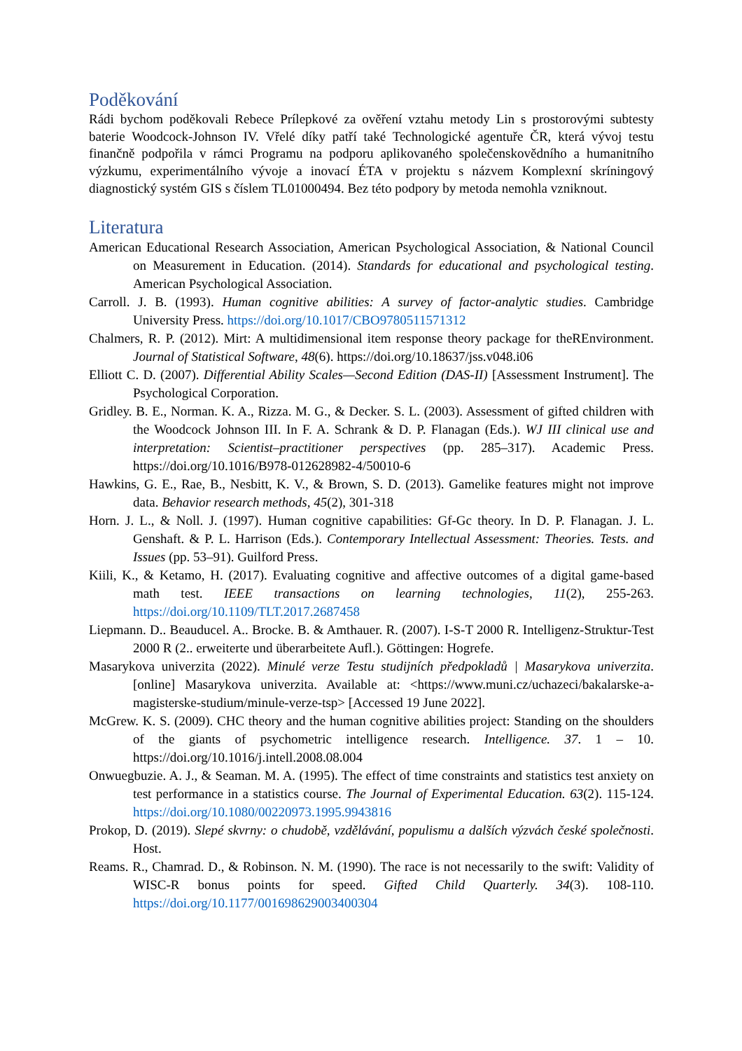Poděkování
Rádi bychom poděkovali Rebece Prílepkové za ověření vztahu metody Lin s prostorovými subtesty baterie Woodcock-Johnson IV. Vřelé díky patří také Technologické agentuře ČR, která vývoj testu finančně podpořila v rámci Programu na podporu aplikovaného společenskovědního a humanitního výzkumu, experimentálního vývoje a inovací ÉTA v projektu s názvem Komplexní skríningový diagnostický systém GIS s číslem TL01000494. Bez této podpory by metoda nemohla vzniknout.
Literatura
American Educational Research Association, American Psychological Association, & National Council on Measurement in Education. (2014). Standards for educational and psychological testing. American Psychological Association.
Carroll. J. B. (1993). Human cognitive abilities: A survey of factor-analytic studies. Cambridge University Press. https://doi.org/10.1017/CBO9780511571312
Chalmers, R. P. (2012). Mirt: A multidimensional item response theory package for theREnvironment. Journal of Statistical Software, 48(6). https://doi.org/10.18637/jss.v048.i06
Elliott C. D. (2007). Differential Ability Scales—Second Edition (DAS-II) [Assessment Instrument]. The Psychological Corporation.
Gridley. B. E., Norman. K. A., Rizza. M. G., & Decker. S. L. (2003). Assessment of gifted children with the Woodcock Johnson III. In F. A. Schrank & D. P. Flanagan (Eds.). WJ III clinical use and interpretation: Scientist–practitioner perspectives (pp. 285–317). Academic Press. https://doi.org/10.1016/B978-012628982-4/50010-6
Hawkins, G. E., Rae, B., Nesbitt, K. V., & Brown, S. D. (2013). Gamelike features might not improve data. Behavior research methods, 45(2), 301-318
Horn. J. L., & Noll. J. (1997). Human cognitive capabilities: Gf-Gc theory. In D. P. Flanagan. J. L. Genshaft. & P. L. Harrison (Eds.). Contemporary Intellectual Assessment: Theories. Tests. and Issues (pp. 53–91). Guilford Press.
Kiili, K., & Ketamo, H. (2017). Evaluating cognitive and affective outcomes of a digital game-based math test. IEEE transactions on learning technologies, 11(2), 255-263. https://doi.org/10.1109/TLT.2017.2687458
Liepmann. D.. Beauducel. A.. Brocke. B. & Amthauer. R. (2007). I-S-T 2000 R. Intelligenz-Struktur-Test 2000 R (2.. erweiterte und überarbeitete Aufl.). Göttingen: Hogrefe.
Masarykova univerzita (2022). Minulé verze Testu studijních předpokladů | Masarykova univerzita. [online] Masarykova univerzita. Available at: <https://www.muni.cz/uchazeci/bakalarske-a-magisterske-studium/minule-verze-tsp> [Accessed 19 June 2022].
McGrew. K. S. (2009). CHC theory and the human cognitive abilities project: Standing on the shoulders of the giants of psychometric intelligence research. Intelligence. 37. 1 – 10. https://doi.org/10.1016/j.intell.2008.08.004
Onwuegbuzie. A. J., & Seaman. M. A. (1995). The effect of time constraints and statistics test anxiety on test performance in a statistics course. The Journal of Experimental Education. 63(2). 115-124. https://doi.org/10.1080/00220973.1995.9943816
Prokop, D. (2019). Slepé skvrny: o chudobě, vzdělávání, populismu a dalších výzvách české společnosti. Host.
Reams. R., Chamrad. D., & Robinson. N. M. (1990). The race is not necessarily to the swift: Validity of WISC-R bonus points for speed. Gifted Child Quarterly. 34(3). 108-110. https://doi.org/10.1177/001698629003400304